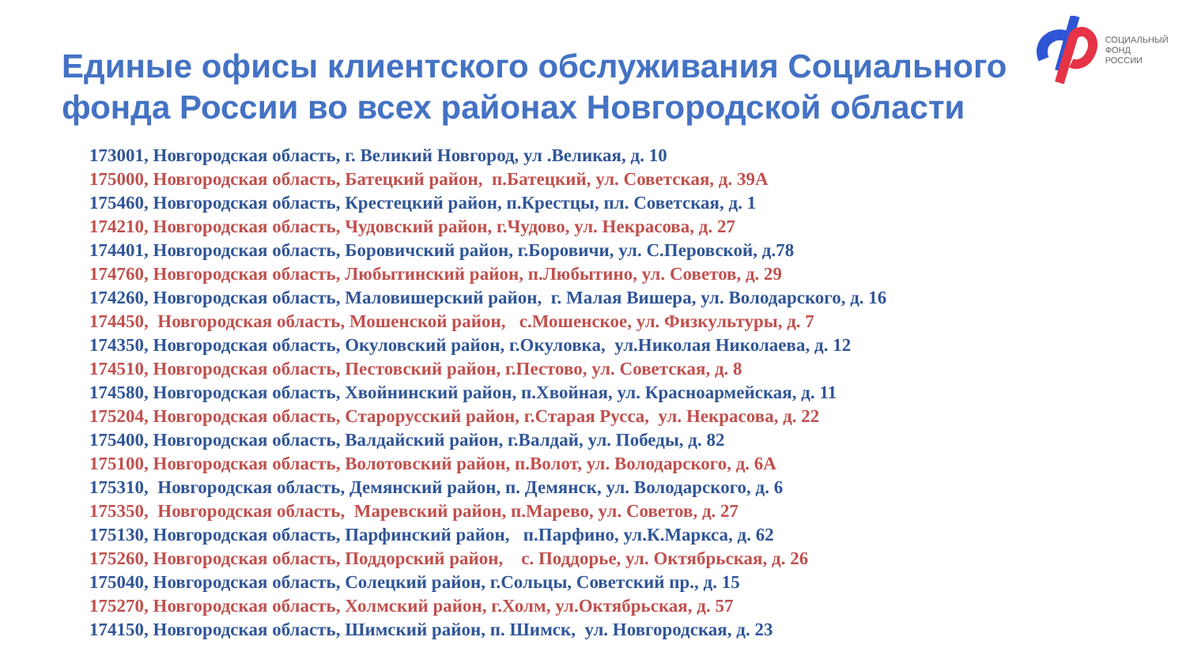СОЦИАЛЬНЫЙ
ФОНД РОССИИ
Единые офисы клиентского обслуживания Социального
фонда России во всех районах Новгородской области
173001, Новгородская область, г. Великий Новгород, ул .Великая, д. 10
175000, Новгородская область, Батецкий район, п.Батецкий, ул. Советская, д. 39А
175460, Новгородская область, Крестецкий район, п.Крестцы, пл. Советская, д. 1
174210, Новгородская область, Чудовский район, г.Чудово, ул. Некрасова, д. 27
174401, Новгородская область, Боровичский район, г.Боровичи, ул. С.Перовской, д.78
174760, Новгородская область, Любытинский район, п.Любытино, ул. Советов, д. 29
174260, Новгородская область, Маловишерский район, г. Малая Вишера, ул. Володарского, д. 16
174450, Новгородская область, Мошенской район, с.Мошенское, ул. Физкультуры, д. 7
174350, Новгородская область, Окуловский район, г.Окуловка, ул.Николая Николаева, д. 12
174510, Новгородская область, Пестовский район, г.Пестово, ул. Советская, д. 8
174580, Новгородская область, Хвойнинский район, п.Хвойная, ул. Красноармейская, д. 11
175204, Новгородская область, Старорусский район, г.Старая Русса, ул. Некрасова, д. 22
175400, Новгородская область, Валдайский район, г.Валдай, ул. Победы, д. 82
175100, Новгородская область, Волотовский район, п.Волот, ул. Володарского, д. 6А
175310, Новгородская область, Демянский район, п. Демянск, ул. Володарского, д. 6
175350, Новгородская область, Маревский район, п.Марево, ул. Советов, д. 27
175130, Новгородская область, Парфинский район, п.Парфино, ул.К.Маркса, д. 62
175260, Новгородская область, Поддорский район, с. Поддорье, ул. Октябрьская, д. 26
175040, Новгородская область, Солецкий район, г.Сольцы, Советский пр., д. 15
175270, Новгородская область, Холмский район, г.Холм, ул.Октябрьская, д. 57
174150, Новгородская область, Шимский район, п. Шимск, ул. Новгородская, д. 23